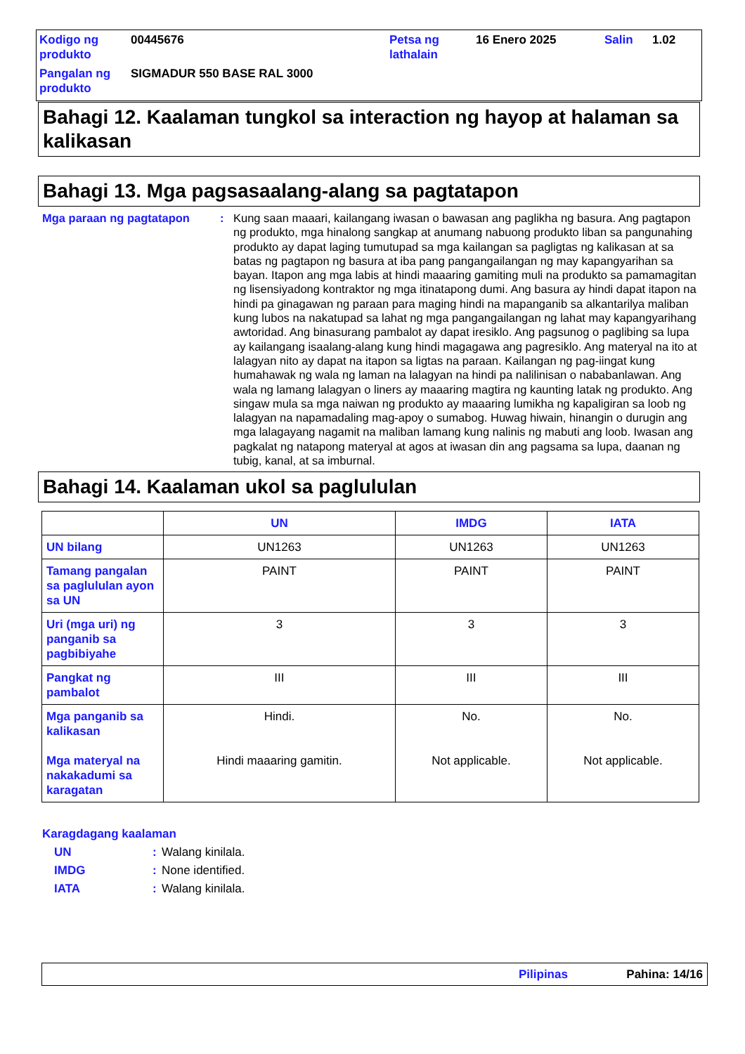| Kodigo ng produkto | 00445676 | Petsa ng lathalain | 16 Enero 2025 | Salin | 1.02 |
| Pangalan ng produkto | SIGMADUR 550 BASE RAL 3000 | | | | |
Bahagi 12. Kaalaman tungkol sa interaction ng hayop at halaman sa kalikasan
Bahagi 13. Mga pagsasaalang-alang sa pagtatapon
Mga paraan ng pagtatapon : Kung saan maaari, kailangang iwasan o bawasan ang paglikha ng basura. Ang pagtapon ng produkto, mga hinalong sangkap at anumang nabuong produkto liban sa pangunahing produkto ay dapat laging tumutupad sa mga kailangan sa pagligtas ng kalikasan at sa batas ng pagtapon ng basura at iba pang pangangailangan ng may kapangyarihan sa bayan. Itapon ang mga labis at hindi maaaring gamiting muli na produkto sa pamamagitan ng lisensiyadong kontraktor ng mga itinatapong dumi. Ang basura ay hindi dapat itapon na hindi pa ginagawan ng paraan para maging hindi na mapanganib sa alkantarilya maliban kung lubos na nakatupad sa lahat ng mga pangangailangan ng lahat may kapangyarihang awtoridad. Ang binasurang pambalot ay dapat iresiklo. Ang pagsunog o paglibing sa lupa ay kailangang isaalang-alang kung hindi magagawa ang pagresiklo. Ang materyal na ito at lalagyan nito ay dapat na itapon sa ligtas na paraan. Kailangan ng pag-iingat kung humahawak ng wala ng laman na lalagyan na hindi pa nalilinisan o nababanlawan. Ang wala ng lamang lalagyan o liners ay maaaring magtira ng kaunting latak ng produkto. Ang singaw mula sa mga naiwan ng produkto ay maaaring lumikha ng kapaligiran sa loob ng lalagyan na napamadaling mag-apoy o sumabog. Huwag hiwain, hinangin o durugin ang mga lalagayang nagamit na maliban lamang kung nalinis ng mabuti ang loob. Iwasan ang pagkalat ng natapong materyal at agos at iwasan din ang pagsama sa lupa, daanan ng tubig, kanal, at sa imburnal.
Bahagi 14. Kaalaman ukol sa paglululan
| | UN | IMDG | IATA |
| --- | --- | --- | --- |
| UN bilang | UN1263 | UN1263 | UN1263 |
| Tamang pangalan sa paglululan ayon sa UN | PAINT | PAINT | PAINT |
| Uri (mga uri) ng panganib sa pagbibiyahe | 3 | 3 | 3 |
| Pangkat ng pambalot | III | III | III |
| Mga panganib sa kalikasan Mga materyal na nakakadumi sa karagatan | Hindi. Hindi maaaring gamitin. | No. Not applicable. | No. Not applicable. |
Karagdagang kaalaman
UN: Walang kinilala.
IMDG: None identified.
IATA: Walang kinilala.
Pilipinas Pahina: 14/16